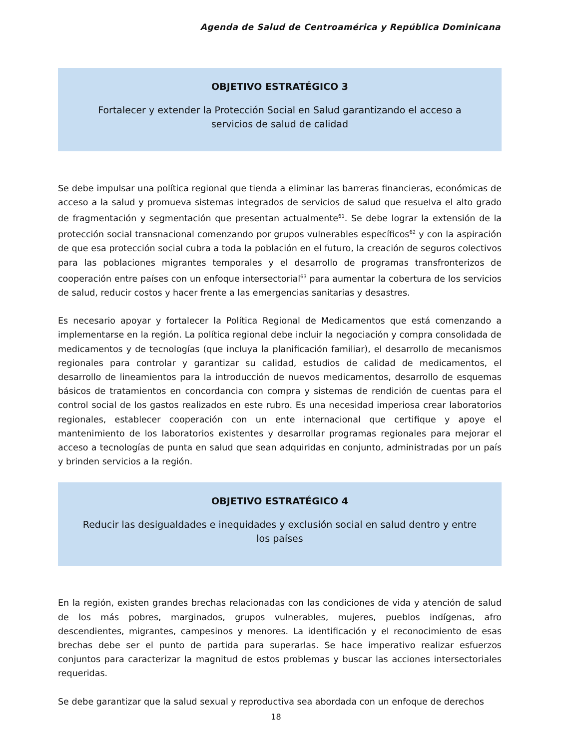Agenda de Salud de Centroamérica y República Dominicana
OBJETIVO ESTRATÉGICO 3
Fortalecer y extender la Protección Social en Salud garantizando el acceso a
servicios de salud de calidad
Se debe impulsar una política regional que tienda a eliminar las barreras financieras, económicas de acceso a la salud y promueva sistemas integrados de servicios de salud que resuelva el alto grado de fragmentación y segmentación que presentan actualmente<sup>61</sup>. Se debe lograr la extensión de la protección social transnacional comenzando por grupos vulnerables específicos<sup>62</sup> y con la aspiración de que esa protección social cubra a toda la población en el futuro, la creación de seguros colectivos para las poblaciones migrantes temporales y el desarrollo de programas transfronterizos de cooperación entre países con un enfoque intersectorial<sup>63</sup> para aumentar la cobertura de los servicios de salud, reducir costos y hacer frente a las emergencias sanitarias y desastres.
Es necesario apoyar y fortalecer la Política Regional de Medicamentos que está comenzando a implementarse en la región. La política regional debe incluir la negociación y compra consolidada de medicamentos y de tecnologías (que incluya la planificación familiar), el desarrollo de mecanismos regionales para controlar y garantizar su calidad, estudios de calidad de medicamentos, el desarrollo de lineamientos para la introducción de nuevos medicamentos, desarrollo de esquemas básicos de tratamientos en concordancia con compra y sistemas de rendición de cuentas para el control social de los gastos realizados en este rubro. Es una necesidad imperiosa crear laboratorios regionales, establecer cooperación con un ente internacional que certifique y apoye el mantenimiento de los laboratorios existentes y desarrollar programas regionales para mejorar el acceso a tecnologías de punta en salud que sean adquiridas en conjunto, administradas por un país y brinden servicios a la región.
OBJETIVO ESTRATÉGICO 4
Reducir las desigualdades e inequidades y exclusión social en salud dentro y entre
los países
En la región, existen grandes brechas relacionadas con las condiciones de vida y atención de salud de los más pobres, marginados, grupos vulnerables, mujeres, pueblos indígenas, afro descendientes, migrantes, campesinos y menores. La identificación y el reconocimiento de esas brechas debe ser el punto de partida para superarlas. Se hace imperativo realizar esfuerzos conjuntos para caracterizar la magnitud de estos problemas y buscar las acciones intersectoriales requeridas.
Se debe garantizar que la salud sexual y reproductiva sea abordada con un enfoque de derechos
18